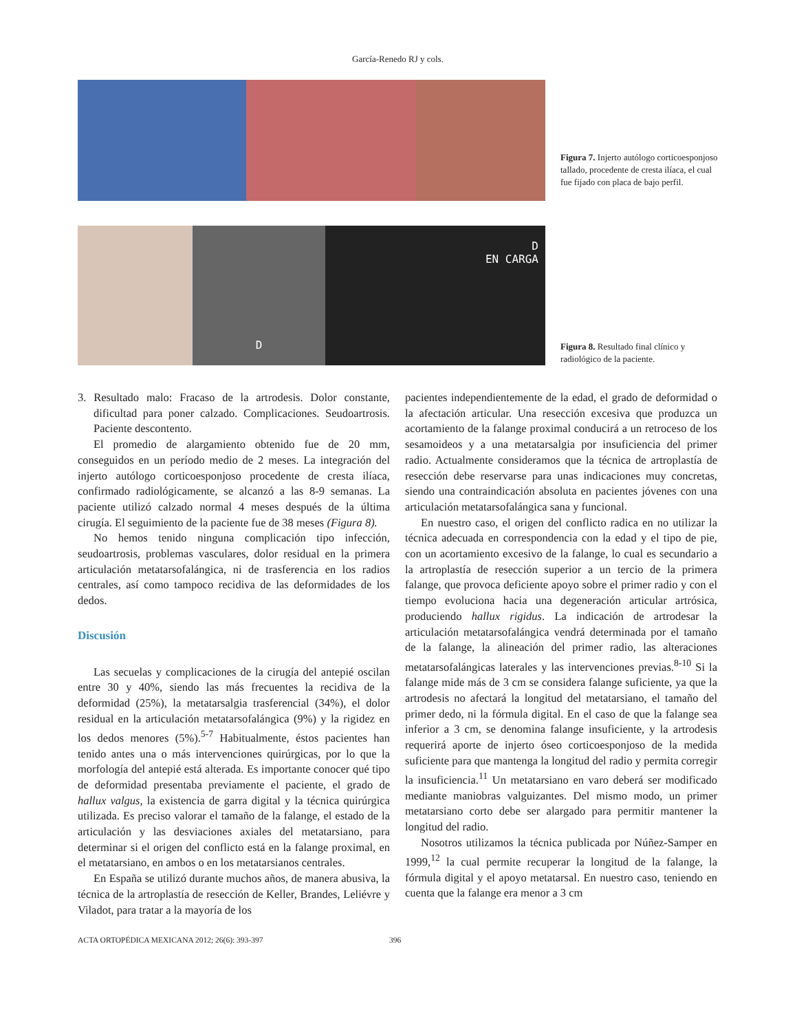García-Renedo RJ y cols.
Figura 7. Injerto autólogo corticoesponjoso tallado, procedente de cresta ilíaca, el cual fue fijado con placa de bajo perfil.
D
D
EN CARGA
Figura 8. Resultado final clínico y radiológico de la paciente.
3. Resultado malo: Fracaso de la artrodesis. Dolor constante, dificultad para poner calzado. Complicaciones. Seudoartrosis. Paciente descontento.
El promedio de alargamiento obtenido fue de 20 mm, conseguidos en un período medio de 2 meses. La integración del injerto autólogo corticoesponjoso procedente de cresta ilíaca, confirmado radiológicamente, se alcanzó a las 8-9 semanas. La paciente utilizó calzado normal 4 meses después de la última cirugía. El seguimiento de la paciente fue de 38 meses (Figura 8).
No hemos tenido ninguna complicación tipo infección, seudoartrosis, problemas vasculares, dolor residual en la primera articulación metatarsofalángica, ni de trasferencia en los radios centrales, así como tampoco recidiva de las deformidades de los dedos.
Discusión
Las secuelas y complicaciones de la cirugía del antepié oscilan entre 30 y 40%, siendo las más frecuentes la recidiva de la deformidad (25%), la metatarsalgia trasferencial (34%), el dolor residual en la articulación metatarsofalángica (9%) y la rigidez en los dedos menores (5%).<sup>5-7</sup> Habitualmente, éstos pacientes han tenido antes una o más intervenciones quirúrgicas, por lo que la morfología del antepié está alterada. Es importante conocer qué tipo de deformidad presentaba previamente el paciente, el grado de hallux valgus, la existencia de garra digital y la técnica quirúrgica utilizada. Es preciso valorar el tamaño de la falange, el estado de la articulación y las desviaciones axiales del metatarsiano, para determinar si el origen del conflicto está en la falange proximal, en el metatarsiano, en ambos o en los metatarsianos centrales.
En España se utilizó durante muchos años, de manera abusiva, la técnica de la artroplastía de resección de Keller, Brandes, Leliévre y Viladot, para tratar a la mayoría de los
pacientes independientemente de la edad, el grado de deformidad o la afectación articular. Una resección excesiva que produzca un acortamiento de la falange proximal conducirá a un retroceso de los sesamoideos y a una metatarsalgia por insuficiencia del primer radio. Actualmente consideramos que la técnica de artroplastía de resección debe reservarse para unas indicaciones muy concretas, siendo una contraindicación absoluta en pacientes jóvenes con una articulación metatarsofalángica sana y funcional.
En nuestro caso, el origen del conflicto radica en no utilizar la técnica adecuada en correspondencia con la edad y el tipo de pie, con un acortamiento excesivo de la falange, lo cual es secundario a la artroplastía de resección superior a un tercio de la primera falange, que provoca deficiente apoyo sobre el primer radio y con el tiempo evoluciona hacia una degeneración articular artrósica, produciendo hallux rigidus. La indicación de artrodesar la articulación metatarsofalángica vendrá determinada por el tamaño de la falange, la alineación del primer radio, las alteraciones metatarsofalángicas laterales y las intervenciones previas.<sup>8-10</sup> Si la falange mide más de 3 cm se considera falange suficiente, ya que la artrodesis no afectará la longitud del metatarsiano, el tamaño del primer dedo, ni la fórmula digital. En el caso de que la falange sea inferior a 3 cm, se denomina falange insuficiente, y la artrodesis requerirá aporte de injerto óseo corticoesponjoso de la medida suficiente para que mantenga la longitud del radio y permita corregir la insuficiencia.<sup>11</sup> Un metatarsiano en varo deberá ser modificado mediante maniobras valguizantes. Del mismo modo, un primer metatarsiano corto debe ser alargado para permitir mantener la longitud del radio.
Nosotros utilizamos la técnica publicada por Núñez-Samper en 1999,<sup>12</sup> la cual permite recuperar la longitud de la falange, la fórmula digital y el apoyo metatarsal. En nuestro caso, teniendo en cuenta que la falange era menor a 3 cm
ACTA ORTOPÉDICA MEXICANA 2012; 26(6): 393-397 396